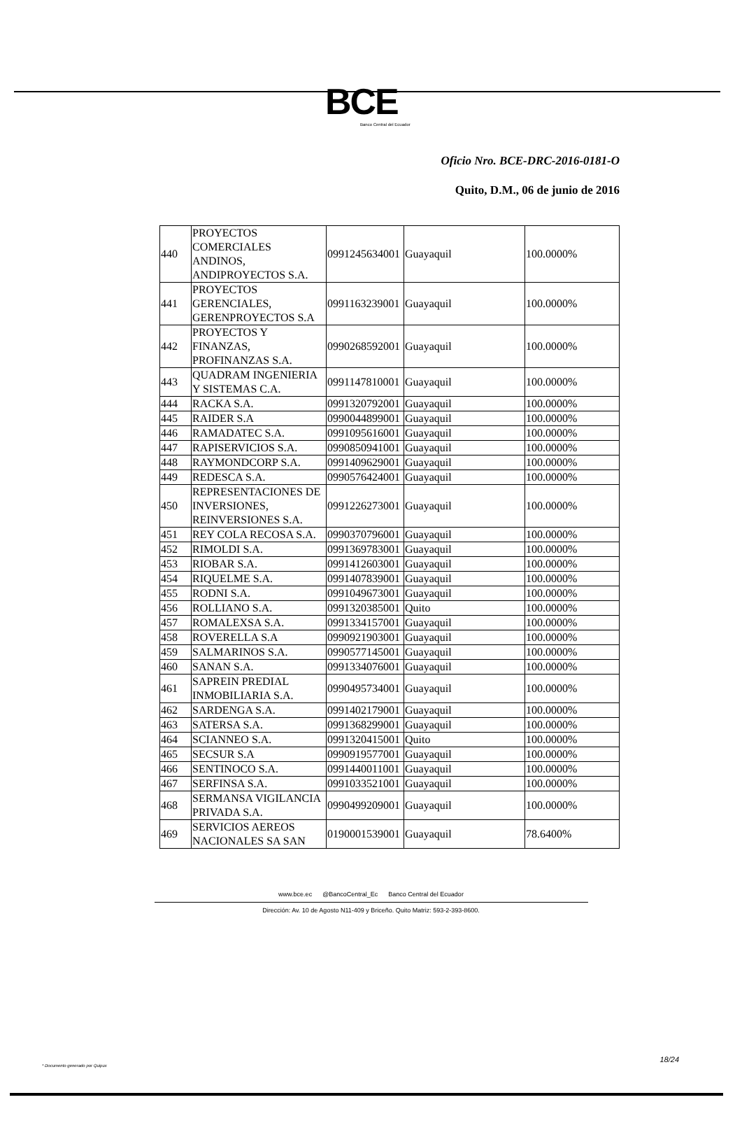BCE
Banco Central del Ecuador
Oficio Nro. BCE-DRC-2016-0181-O
Quito, D.M., 06 de junio de 2016
| 440 | PROYECTOS COMERCIALES ANDINOS, ANDIPROYECTOS S.A. | 0991245634001 | Guayaquil | 100.0000% |
| 441 | PROYECTOS GERENCIALES, GERENPROYECTOS S.A | 0991163239001 | Guayaquil | 100.0000% |
| 442 | PROYECTOS Y FINANZAS, PROFINANZAS S.A. | 0990268592001 | Guayaquil | 100.0000% |
| 443 | QUADRAM INGENIERIA Y SISTEMAS C.A. | 0991147810001 | Guayaquil | 100.0000% |
| 444 | RACKA S.A. | 0991320792001 | Guayaquil | 100.0000% |
| 445 | RAIDER S.A | 0990044899001 | Guayaquil | 100.0000% |
| 446 | RAMADATEC S.A. | 0991095616001 | Guayaquil | 100.0000% |
| 447 | RAPISERVICIOS S.A. | 0990850941001 | Guayaquil | 100.0000% |
| 448 | RAYMONDCORP S.A. | 0991409629001 | Guayaquil | 100.0000% |
| 449 | REDESCA S.A. | 0990576424001 | Guayaquil | 100.0000% |
| 450 | REPRESENTACIONES DE INVERSIONES, REINVERSIONES S.A. | 0991226273001 | Guayaquil | 100.0000% |
| 451 | REY COLA RECOSA S.A. | 0990370796001 | Guayaquil | 100.0000% |
| 452 | RIMOLDI S.A. | 0991369783001 | Guayaquil | 100.0000% |
| 453 | RIOBAR S.A. | 0991412603001 | Guayaquil | 100.0000% |
| 454 | RIQUELME S.A. | 0991407839001 | Guayaquil | 100.0000% |
| 455 | RODNI S.A. | 0991049673001 | Guayaquil | 100.0000% |
| 456 | ROLLIANO S.A. | 0991320385001 | Quito | 100.0000% |
| 457 | ROMALEXSA S.A. | 0991334157001 | Guayaquil | 100.0000% |
| 458 | ROVERELLA S.A | 0990921903001 | Guayaquil | 100.0000% |
| 459 | SALMARINOS S.A. | 0990577145001 | Guayaquil | 100.0000% |
| 460 | SANAN S.A. | 0991334076001 | Guayaquil | 100.0000% |
| 461 | SAPREIN PREDIAL INMOBILIARIA S.A. | 0990495734001 | Guayaquil | 100.0000% |
| 462 | SARDENGA S.A. | 0991402179001 | Guayaquil | 100.0000% |
| 463 | SATERSA S.A. | 0991368299001 | Guayaquil | 100.0000% |
| 464 | SCIANNEO S.A. | 0991320415001 | Quito | 100.0000% |
| 465 | SECSUR S.A | 0990919577001 | Guayaquil | 100.0000% |
| 466 | SENTINOCO S.A. | 0991440011001 | Guayaquil | 100.0000% |
| 467 | SERFINSA S.A. | 0991033521001 | Guayaquil | 100.0000% |
| 468 | SERMANSA VIGILANCIA PRIVADA S.A. | 0990499209001 | Guayaquil | 100.0000% |
| 469 | SERVICIOS AEREOS NACIONALES SA SAN | 0190001539001 | Guayaquil | 78.6400% |
www.bce.ec @BancoCentral_Ec Banco Central del Ecuador
Dirección: Av. 10 de Agosto N11-409 y Briceño. Quito Matriz: 593-2-393-8600.
18/24
* Documento generado por Quipux